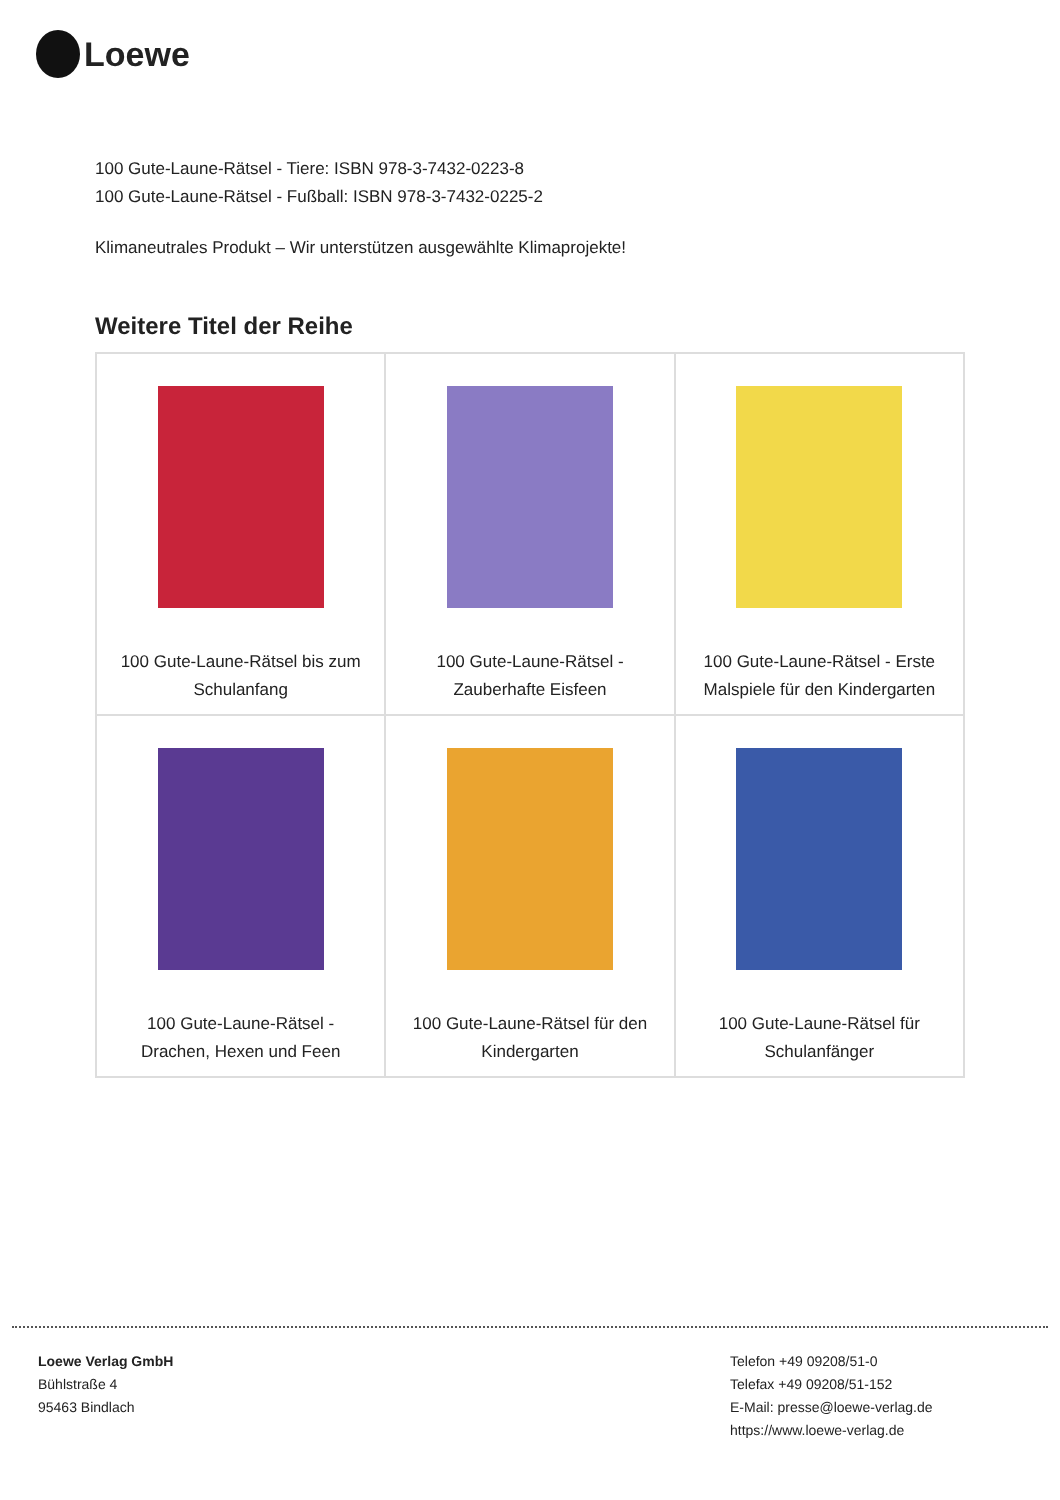Loewe
100 Gute-Laune-Rätsel - Tiere: ISBN 978-3-7432-0223-8
100 Gute-Laune-Rätsel - Fußball: ISBN 978-3-7432-0225-2
Klimaneutrales Produkt – Wir unterstützen ausgewählte Klimaprojekte!
Weitere Titel der Reihe
| 100 Gute-Laune-Rätsel bis zum Schulanfang | 100 Gute-Laune-Rätsel - Zauberhafte Eisfeen | 100 Gute-Laune-Rätsel - Erste Malspiele für den Kindergarten |
| 100 Gute-Laune-Rätsel - Drachen, Hexen und Feen | 100 Gute-Laune-Rätsel für den Kindergarten | 100 Gute-Laune-Rätsel für Schulanfänger |
Loewe Verlag GmbH
Bühlstraße 4
95463 Bindlach
Telefon +49 09208/51-0
Telefax +49 09208/51-152
E-Mail: presse@loewe-verlag.de
https://www.loewe-verlag.de